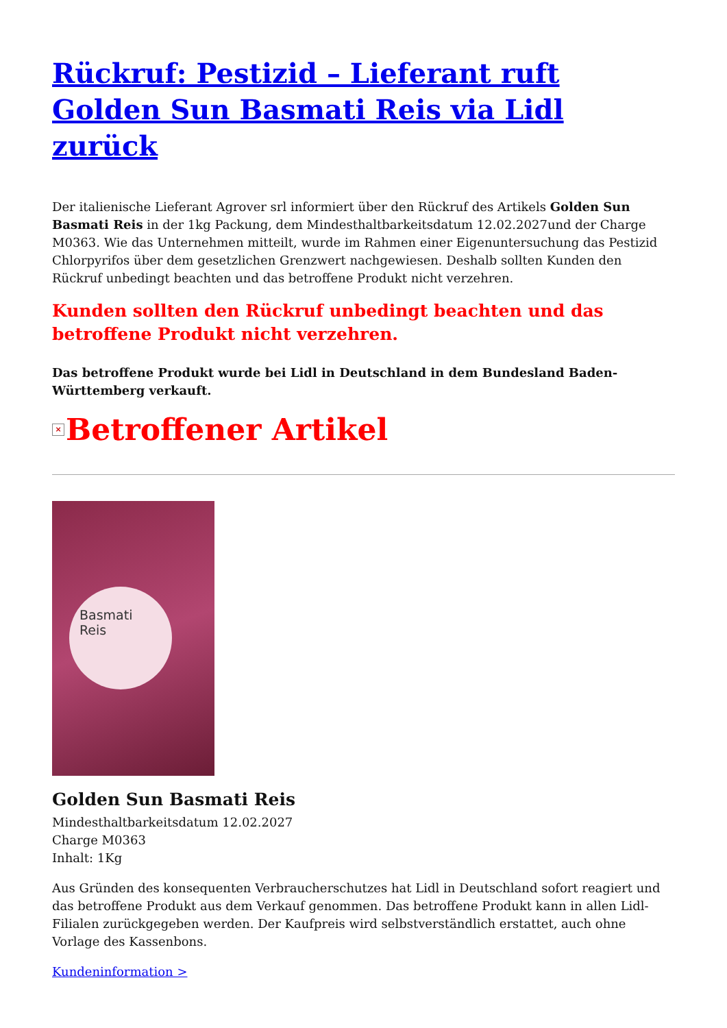Rückruf: Pestizid – Lieferant ruft Golden Sun Basmati Reis via Lidl zurück
Der italienische Lieferant Agrover srl informiert über den Rückruf des Artikels Golden Sun Basmati Reis in der 1kg Packung, dem Mindesthaltbarkeitsdatum 12.02.2027und der Charge M0363. Wie das Unternehmen mitteilt, wurde im Rahmen einer Eigenuntersuchung das Pestizid Chlorpyrifos über dem gesetzlichen Grenzwert nachgewiesen. Deshalb sollten Kunden den Rückruf unbedingt beachten und das betroffene Produkt nicht verzehren.
Kunden sollten den Rückruf unbedingt beachten und das betroffene Produkt nicht verzehren.
Das betroffene Produkt wurde bei Lidl in Deutschland in dem Bundesland Baden-Württemberg verkauft.
× Betroffener Artikel
Basmati
Reis
Golden Sun Basmati Reis
Mindesthaltbarkeitsdatum 12.02.2027
Charge M0363
Inhalt: 1Kg
Aus Gründen des konsequenten Verbraucherschutzes hat Lidl in Deutschland sofort reagiert und das betroffene Produkt aus dem Verkauf genommen. Das betroffene Produkt kann in allen Lidl-Filialen zurückgegeben werden. Der Kaufpreis wird selbstverständlich erstattet, auch ohne Vorlage des Kassenbons.
Kundeninformation >